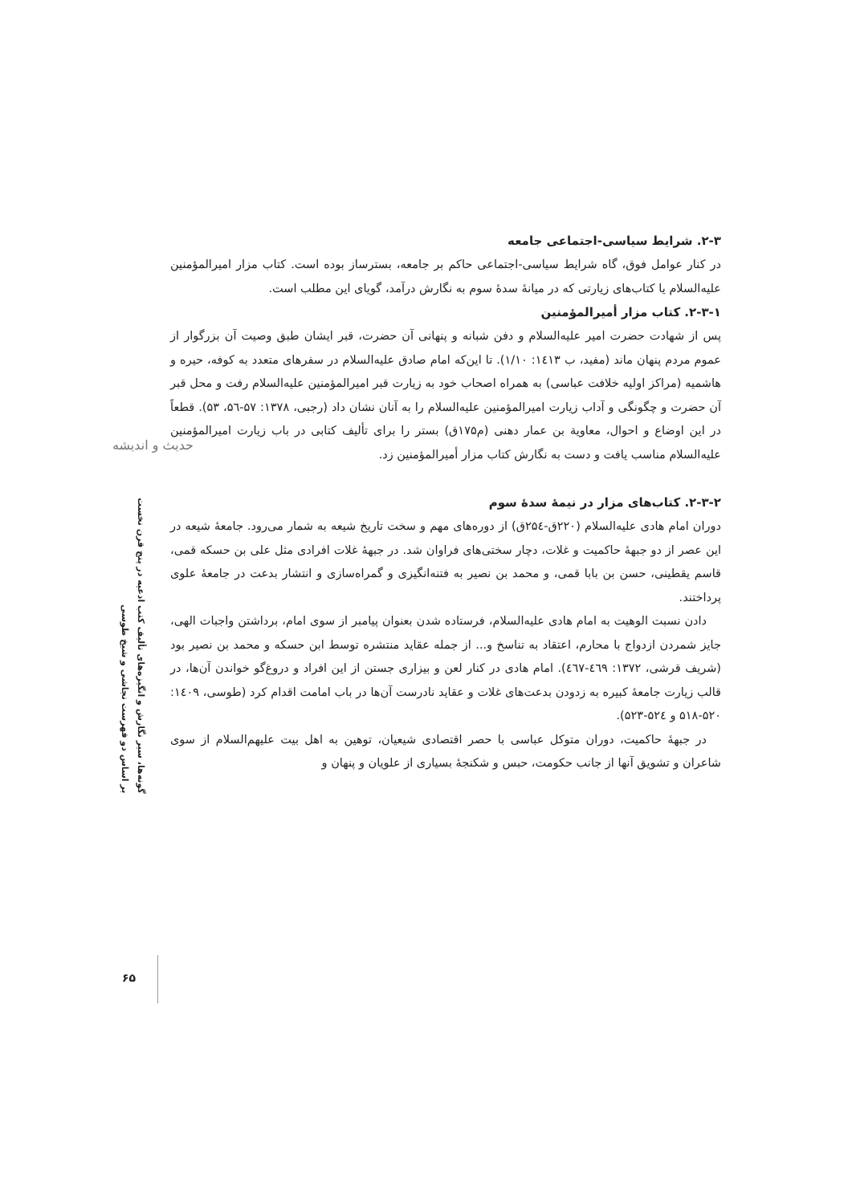حدیث و اندیشه
گونه‌ها، سیر نگارش و انگیزه‌های تألیف کتب ادعیه در پنج قرن نخست
بر اساس دو فهرست نجاشی و شیخ طوسی
۶۵
۲-۳. شرایط سیاسی-اجتماعی جامعه
در کنار عوامل فوق، گاه شرایط سیاسی-اجتماعی حاکم بر جامعه، بسترساز بوده است. کتاب مزار امیرالمؤمنین علیه‌السلام یا کتاب‌های زیارتی که در میانهٔ سدهٔ سوم به نگارش درآمد، گویای این مطلب است.
۲-۳-۱. کتاب مزار أمیرالمؤمنین
پس از شهادت حضرت امیر علیه‌السلام و دفن شبانه و پنهانی آن حضرت، قبر ایشان طبق وصیت آن بزرگوار از عموم مردم پنهان ماند (مفید، ب ۱٤۱۳: ۱/۱۰). تا این‌که امام صادق علیه‌السلام در سفرهای متعدد به کوفه، حیره و هاشمیه (مراکز اولیه خلافت عباسی) به همراه اصحاب خود به زیارت قبر امیرالمؤمنین علیه‌السلام رفت و محل قبر آن حضرت و چگونگی و آداب زیارت امیرالمؤمنین علیه‌السلام را به آنان نشان داد (رجبی، ۱۳۷۸: ۵۷-۵٦، ۵۳). قطعاً در این اوضاع و احوال، معاویة بن عمار دهنی (م۱۷۵ق) بستر را برای تألیف کتابی در باب زیارت امیرالمؤمنین علیه‌السلام مناسب یافت و دست به نگارش کتاب مزار أمیرالمؤمنین زد.
۲-۳-۲. کتاب‌های مزار در نیمهٔ سدهٔ سوم
دوران امام هادی علیه‌السلام (۲۲۰ق-۲۵٤ق) از دوره‌های مهم و سخت تاریخ شیعه به شمار می‌رود. جامعهٔ شیعه در این عصر از دو جبههٔ حاکمیت و غلات، دچار سختی‌های فراوان شد. در جبههٔ غلات افرادی مثل علی بن حسکه قمی، قاسم یقطینی، حسن بن بابا قمی، و محمد بن نصیر به فتنه‌انگیزی و گمراه‌سازی و انتشار بدعت در جامعهٔ علوی پرداختند.
دادن نسبت الوهیت به امام هادی علیه‌السلام، فرستاده شدن بعنوان پیامبر از سوی امام، برداشتن واجبات الهی، جایز شمردن ازدواج با محارم، اعتقاد به تناسخ و... از جمله عقاید منتشره توسط ابن حسکه و محمد بن نصیر بود (شریف قرشی، ۱۳۷۲: ٤٦۹-٤٦۷). امام هادی در کنار لعن و بیزاری جستن از این افراد و دروغ‌گو خواندن آن‌ها، در قالب زیارت جامعهٔ کبیره به زدودن بدعت‌های غلات و عقاید نادرست آن‌ها در باب امامت اقدام کرد (طوسی، ۱٤۰۹: ۵۲۰-۵۱۸ و ۵۲٤-۵۲۳).
در جبههٔ حاکمیت، دوران متوکل عباسی با حصر اقتصادی شیعیان، توهین به اهل بیت علیهم‌السلام از سوی شاعران و تشویق آنها از جانب حکومت، حبس و شکنجهٔ بسیاری از علویان و پنهان و